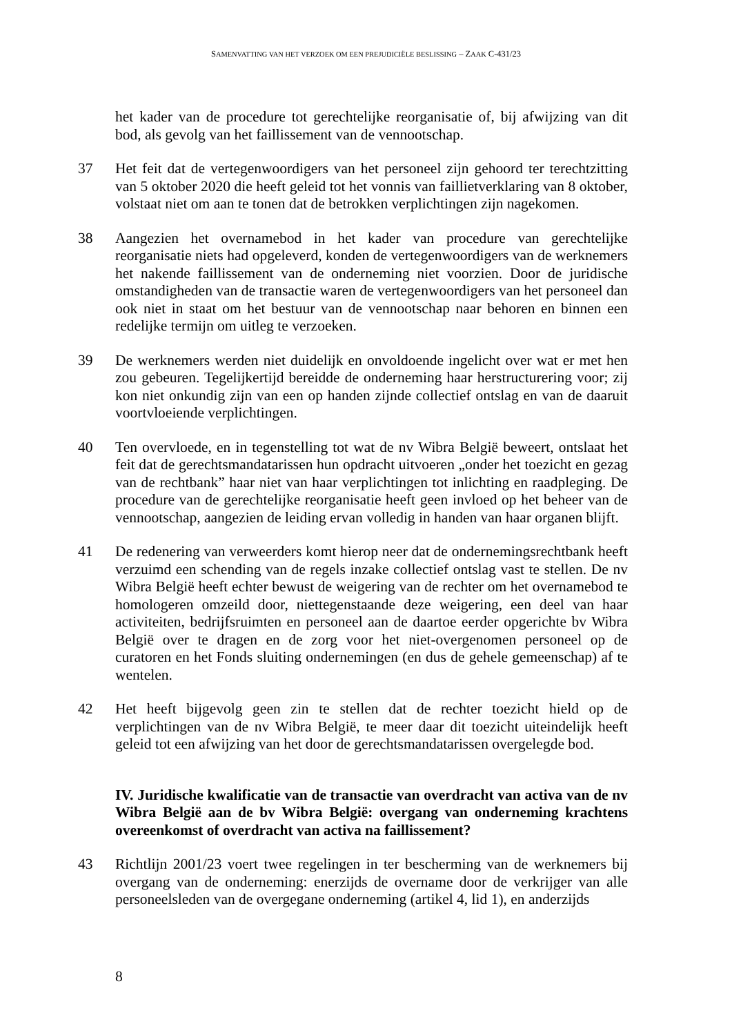SAMENVATTING VAN HET VERZOEK OM EEN PREJUDICIËLE BESLISSING – ZAAK C-431/23
het kader van de procedure tot gerechtelijke reorganisatie of, bij afwijzing van dit bod, als gevolg van het faillissement van de vennootschap.
37 Het feit dat de vertegenwoordigers van het personeel zijn gehoord ter terechtzitting van 5 oktober 2020 die heeft geleid tot het vonnis van faillietverklaring van 8 oktober, volstaat niet om aan te tonen dat de betrokken verplichtingen zijn nagekomen.
38 Aangezien het overnamebod in het kader van procedure van gerechtelijke reorganisatie niets had opgeleverd, konden de vertegenwoordigers van de werknemers het nakende faillissement van de onderneming niet voorzien. Door de juridische omstandigheden van de transactie waren de vertegenwoordigers van het personeel dan ook niet in staat om het bestuur van de vennootschap naar behoren en binnen een redelijke termijn om uitleg te verzoeken.
39 De werknemers werden niet duidelijk en onvoldoende ingelicht over wat er met hen zou gebeuren. Tegelijkertijd bereidde de onderneming haar herstructurering voor; zij kon niet onkundig zijn van een op handen zijnde collectief ontslag en van de daaruit voortvloeiende verplichtingen.
40 Ten overvloede, en in tegenstelling tot wat de nv Wibra België beweert, ontslaat het feit dat de gerechtsmandatarissen hun opdracht uitvoeren „onder het toezicht en gezag van de rechtbank” haar niet van haar verplichtingen tot inlichting en raadpleging. De procedure van de gerechtelijke reorganisatie heeft geen invloed op het beheer van de vennootschap, aangezien de leiding ervan volledig in handen van haar organen blijft.
41 De redenering van verweerders komt hierop neer dat de ondernemingsrechtbank heeft verzuimd een schending van de regels inzake collectief ontslag vast te stellen. De nv Wibra België heeft echter bewust de weigering van de rechter om het overnamebod te homologeren omzeild door, niettegenstaande deze weigering, een deel van haar activiteiten, bedrijfsruimten en personeel aan de daartoe eerder opgerichte bv Wibra België over te dragen en de zorg voor het niet-overgenomen personeel op de curatoren en het Fonds sluiting ondernemingen (en dus de gehele gemeenschap) af te wentelen.
42 Het heeft bijgevolg geen zin te stellen dat de rechter toezicht hield op de verplichtingen van de nv Wibra België, te meer daar dit toezicht uiteindelijk heeft geleid tot een afwijzing van het door de gerechtsmandatarissen overgelegde bod.
IV. Juridische kwalificatie van de transactie van overdracht van activa van de nv Wibra België aan de bv Wibra België: overgang van onderneming krachtens overeenkomst of overdracht van activa na faillissement?
43 Richtlijn 2001/23 voert twee regelingen in ter bescherming van de werknemers bij overgang van de onderneming: enerzijds de overname door de verkrijger van alle personeelsleden van de overgegane onderneming (artikel 4, lid 1), en anderzijds
8